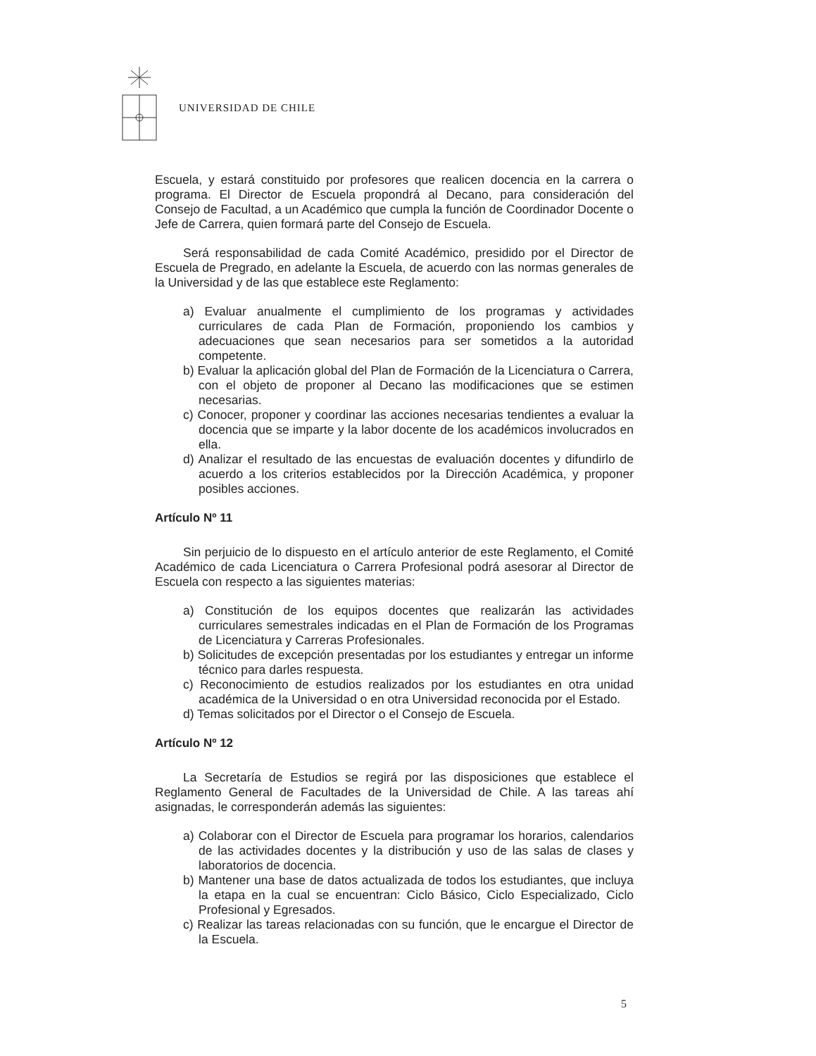UNIVERSIDAD DE CHILE
Escuela, y estará constituido por profesores que realicen docencia en la carrera o programa. El Director de Escuela propondrá al Decano, para consideración del Consejo de Facultad, a un Académico que cumpla la función de Coordinador Docente o Jefe de Carrera, quien formará parte del Consejo de Escuela.
Será responsabilidad de cada Comité Académico, presidido por el Director de Escuela de Pregrado, en adelante la Escuela, de acuerdo con las normas generales de la Universidad y de las que establece este Reglamento:
a) Evaluar anualmente el cumplimiento de los programas y actividades curriculares de cada Plan de Formación, proponiendo los cambios y adecuaciones que sean necesarios para ser sometidos a la autoridad competente.
b) Evaluar la aplicación global del Plan de Formación de la Licenciatura o Carrera, con el objeto de proponer al Decano las modificaciones que se estimen necesarias.
c) Conocer, proponer y coordinar las acciones necesarias tendientes a evaluar la docencia que se imparte y la labor docente de los académicos involucrados en ella.
d) Analizar el resultado de las encuestas de evaluación docentes y difundirlo de acuerdo a los criterios establecidos por la Dirección Académica, y proponer posibles acciones.
Artículo Nº 11
Sin perjuicio de lo dispuesto en el artículo anterior de este Reglamento, el Comité Académico de cada Licenciatura o Carrera Profesional podrá asesorar al Director de Escuela con respecto a las siguientes materias:
a) Constitución de los equipos docentes que realizarán las actividades curriculares semestrales indicadas en el Plan de Formación de los Programas de Licenciatura y Carreras Profesionales.
b) Solicitudes de excepción presentadas por los estudiantes y entregar un informe técnico para darles respuesta.
c) Reconocimiento de estudios realizados por los estudiantes en otra unidad académica de la Universidad o en otra Universidad reconocida por el Estado.
d) Temas solicitados por el Director o el Consejo de Escuela.
Artículo Nº 12
La Secretaría de Estudios se regirá por las disposiciones que establece el Reglamento General de Facultades de la Universidad de Chile. A las tareas ahí asignadas, le corresponderán además las siguientes:
a) Colaborar con el Director de Escuela para programar los horarios, calendarios de las actividades docentes y la distribución y uso de las salas de clases y laboratorios de docencia.
b) Mantener una base de datos actualizada de todos los estudiantes, que incluya la etapa en la cual se encuentran: Ciclo Básico, Ciclo Especializado, Ciclo Profesional y Egresados.
c) Realizar las tareas relacionadas con su función, que le encargue el Director de la Escuela.
5